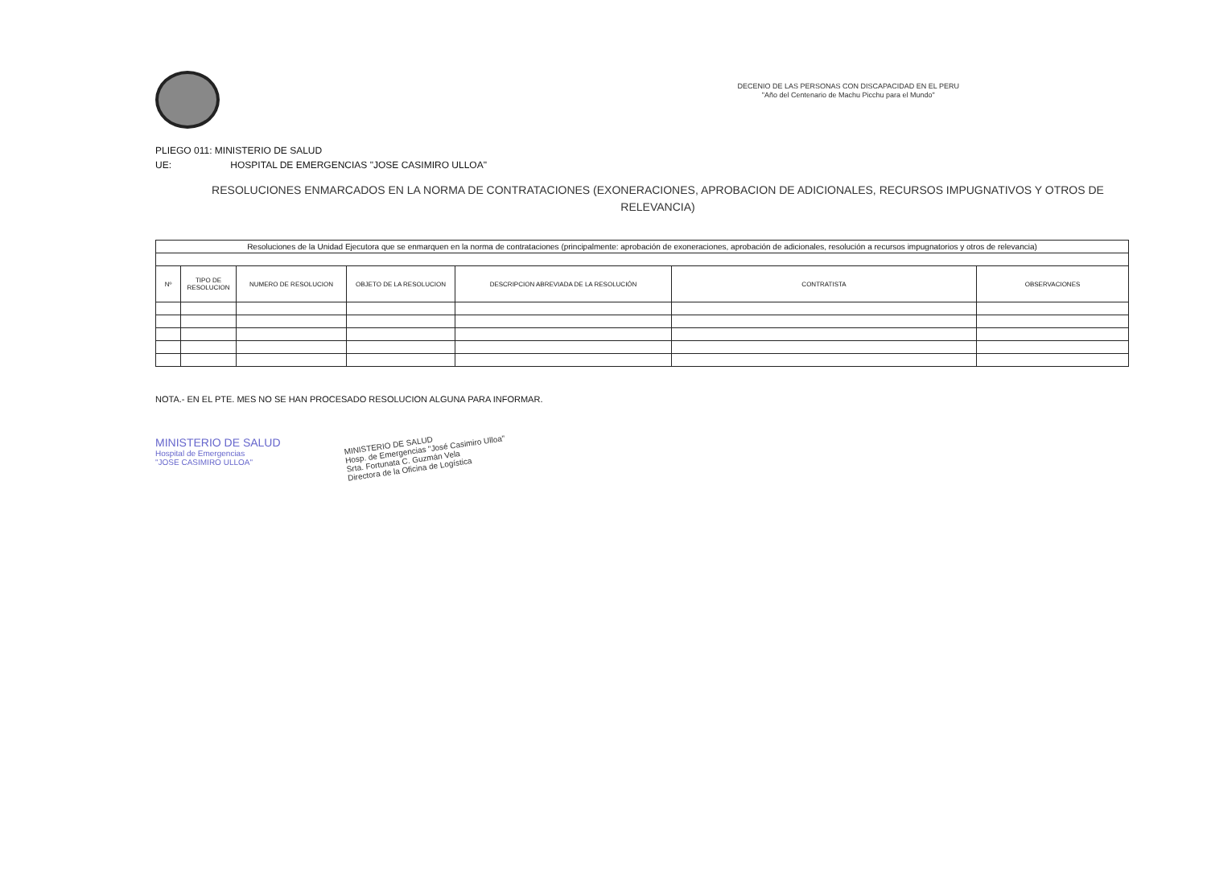DECENIO DE LAS PERSONAS CON DISCAPACIDAD EN EL PERU
"Año del Centenario de Machu Picchu para el Mundo"
PLIEGO 011: MINISTERIO DE SALUD
UE: HOSPITAL DE EMERGENCIAS "JOSE CASIMIRO ULLOA"
RESOLUCIONES ENMARCADOS EN LA NORMA DE CONTRATACIONES (EXONERACIONES, APROBACION DE ADICIONALES, RECURSOS IMPUGNATIVOS Y OTROS DE RELEVANCIA)
| Resoluciones de la Unidad Ejecutora que se enmarquen en la norma de contrataciones (principalmente: aprobación de exoneraciones, aprobación de adicionales, resolución a recursos impugnatorios y otros de relevancia) | | | | | | |
| Nº | TIPO DE RESOLUCION | NUMERO DE RESOLUCION | OBJETO DE LA RESOLUCION | DESCRIPCION ABREVIADA DE LA RESOLUCIÓN | CONTRATISTA | OBSERVACIONES |
NOTA.- EN EL PTE. MES NO SE HAN PROCESADO RESOLUCION ALGUNA PARA INFORMAR.
MINISTERIO DE SALUD
Hospital de Emergencias
"JOSE CASIMIRO ULLOA"
MINISTERIO DE SALUD
Hosp. de Emergencias "José Casimiro Ulloa"
Srta. Fortunata C. Guzmán Vela
Directora de la Oficina de Logística